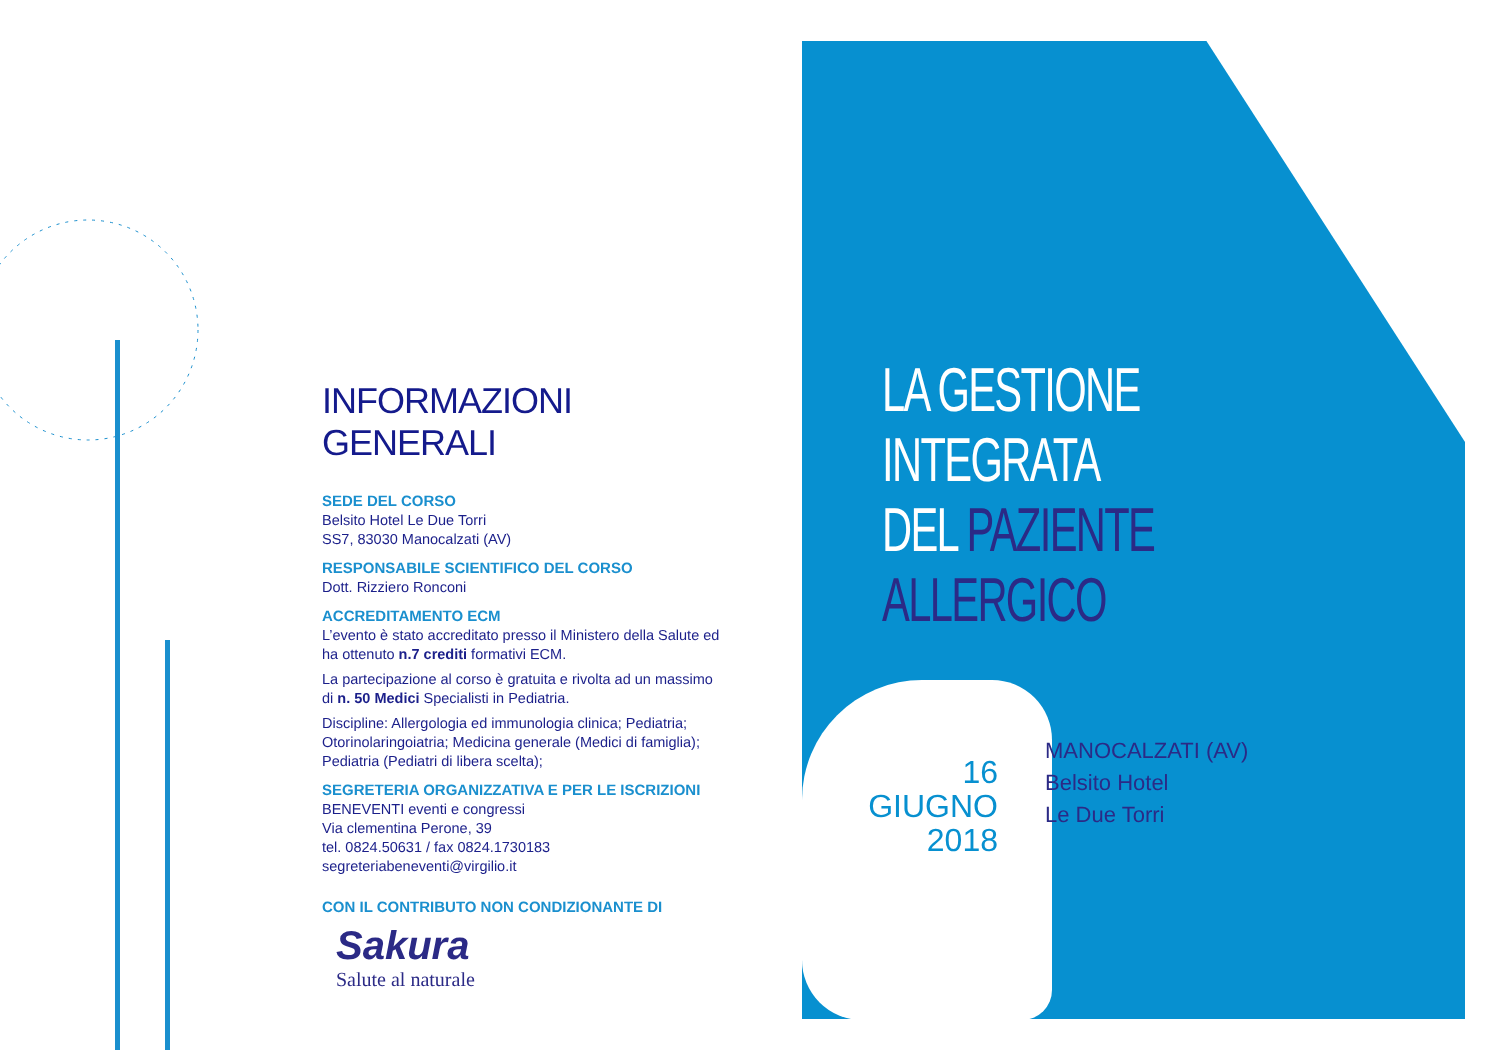INFORMAZIONI GENERALI
SEDE DEL CORSO
Belsito Hotel Le Due Torri
SS7, 83030 Manocalzati (AV)
RESPONSABILE SCIENTIFICO DEL CORSO
Dott. Rizziero Ronconi
ACCREDITAMENTO ECM
L’evento è stato accreditato presso il Ministero della Salute ed ha ottenuto n.7 crediti formativi ECM.
La partecipazione al corso è gratuita e rivolta ad un massimo di n. 50 Medici Specialisti in Pediatria.
Discipline: Allergologia ed immunologia clinica; Pediatria; Otorinolaringoiatria; Medicina generale (Medici di famiglia); Pediatria (Pediatri di libera scelta);
SEGRETERIA ORGANIZZATIVA E PER LE ISCRIZIONI
BENEVENTI eventi e congressi
Via clementina Perone, 39
tel. 0824.50631 / fax 0824.1730183
segreteriabeneventi@virgilio.it
CON IL CONTRIBUTO NON CONDIZIONANTE DI
Sakura
Salute al naturale
LA GESTIONE
INTEGRATA
DEL PAZIENTE
ALLERGICO
16 GIUGNO
2018
MANOCALZATI (AV)
Belsito Hotel
Le Due Torri